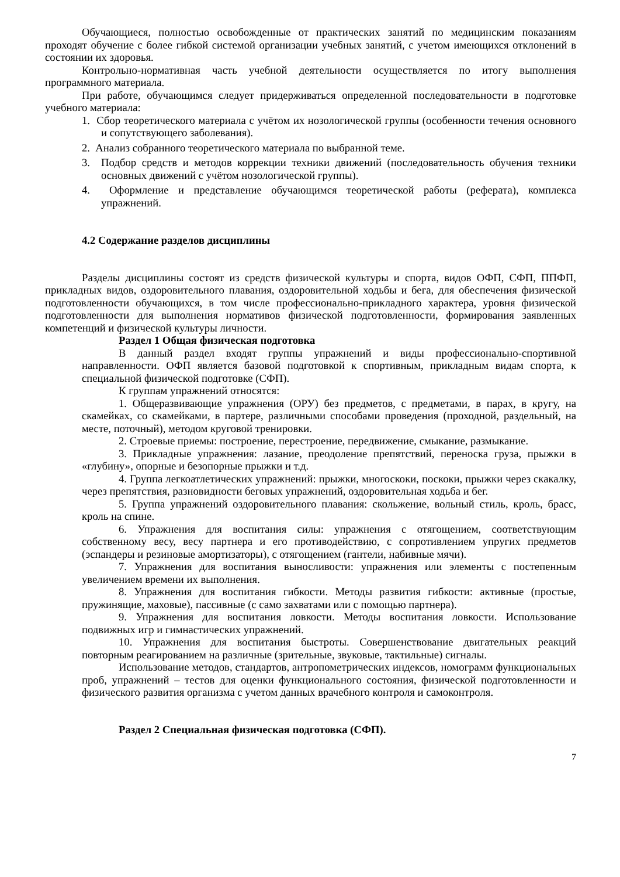Обучающиеся, полностью освобожденные от практических занятий по медицинским показаниям проходят обучение с более гибкой системой организации учебных занятий, с учетом имеющихся отклонений в состоянии их здоровья.
Контрольно-нормативная часть учебной деятельности осуществляется по итогу выполнения программного материала.
При работе, обучающимся следует придерживаться определенной последовательности в подготовке учебного материала:
1. Сбор теоретического материала с учётом их нозологической группы (особенности течения основного и сопутствующего заболевания).
2. Анализ собранного теоретического материала по выбранной теме.
3. Подбор средств и методов коррекции техники движений (последовательность обучения техники основных движений с учётом нозологической группы).
4. Оформление и представление обучающимся теоретической работы (реферата), комплекса упражнений.
4.2 Содержание разделов дисциплины
Разделы дисциплины состоят из средств физической культуры и спорта, видов ОФП, СФП, ППФП, прикладных видов, оздоровительного плавания, оздоровительной ходьбы и бега, для обеспечения физической подготовленности обучающихся, в том числе профессионально-прикладного характера, уровня физической подготовленности для выполнения нормативов физической подготовленности, формирования заявленных компетенций и физической культуры личности.
Раздел 1 Общая физическая подготовка
В данный раздел входят группы упражнений и виды профессионально-спортивной направленности. ОФП является базовой подготовкой к спортивным, прикладным видам спорта, к специальной физической подготовке (СФП).
К группам упражнений относятся:
1. Общеразвивающие упражнения (ОРУ) без предметов, с предметами, в парах, в кругу, на скамейках, со скамейками, в партере, различными способами проведения (проходной, раздельный, на месте, поточный), методом круговой тренировки.
2. Строевые приемы: построение, перестроение, передвижение, смыкание, размыкание.
3. Прикладные упражнения: лазание, преодоление препятствий, переноска груза, прыжки в «глубину», опорные и безопорные прыжки и т.д.
4. Группа легкоатлетических упражнений: прыжки, многоскоки, поскоки, прыжки через скакалку, через препятствия, разновидности беговых упражнений, оздоровительная ходьба и бег.
5. Группа упражнений оздоровительного плавания: скольжение, вольный стиль, кроль, брасс, кроль на спине.
6. Упражнения для воспитания силы: упражнения с отягощением, соответствующим собственному весу, весу партнера и его противодействию, с сопротивлением упругих предметов (эспандеры и резиновые амортизаторы), с отягощением (гантели, набивные мячи).
7. Упражнения для воспитания выносливости: упражнения или элементы с постепенным увеличением времени их выполнения.
8. Упражнения для воспитания гибкости. Методы развития гибкости: активные (простые, пружинящие, маховые), пассивные (с само захватами или с помощью партнера).
9. Упражнения для воспитания ловкости. Методы воспитания ловкости. Использование подвижных игр и гимнастических упражнений.
10. Упражнения для воспитания быстроты. Совершенствование двигательных реакций повторным реагированием на различные (зрительные, звуковые, тактильные) сигналы.
Использование методов, стандартов, антропометрических индексов, номограмм функциональных проб, упражнений – тестов для оценки функционального состояния, физической подготовленности и физического развития организма с учетом данных врачебного контроля и самоконтроля.
Раздел 2 Специальная физическая подготовка (СФП).
7